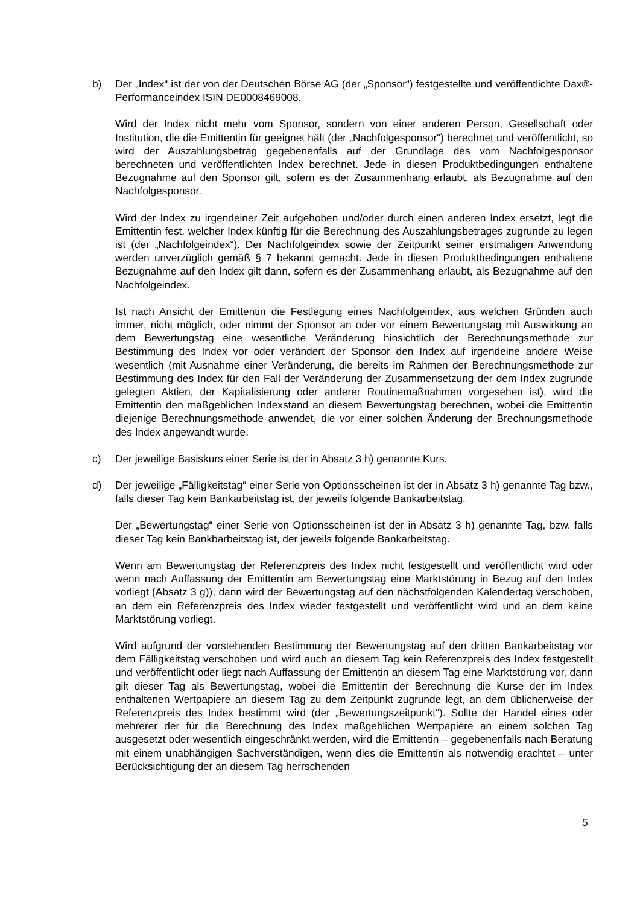b) Der „Index“ ist der von der Deutschen Börse AG (der „Sponsor“) festgestellte und veröffentlichte Dax®-Performanceindex ISIN DE0008469008.
Wird der Index nicht mehr vom Sponsor, sondern von einer anderen Person, Gesellschaft oder Institution, die die Emittentin für geeignet hält (der „Nachfolgesponsor“) berechnet und veröffentlicht, so wird der Auszahlungsbetrag gegebenenfalls auf der Grundlage des vom Nachfolgesponsor berechneten und veröffentlichten Index berechnet. Jede in diesen Produktbedingungen enthaltene Bezugnahme auf den Sponsor gilt, sofern es der Zusammenhang erlaubt, als Bezugnahme auf den Nachfolgesponsor.
Wird der Index zu irgendeiner Zeit aufgehoben und/oder durch einen anderen Index ersetzt, legt die Emittentin fest, welcher Index künftig für die Berechnung des Auszahlungsbetrages zugrunde zu legen ist (der „Nachfolgeindex“). Der Nachfolgeindex sowie der Zeitpunkt seiner erstmaligen Anwendung werden unverzüglich gemäß § 7 bekannt gemacht. Jede in diesen Produktbedingungen enthaltene Bezugnahme auf den Index gilt dann, sofern es der Zusammenhang erlaubt, als Bezugnahme auf den Nachfolgeindex.
Ist nach Ansicht der Emittentin die Festlegung eines Nachfolgeindex, aus welchen Gründen auch immer, nicht möglich, oder nimmt der Sponsor an oder vor einem Bewertungstag mit Auswirkung an dem Bewertungstag eine wesentliche Veränderung hinsichtlich der Berechnungsmethode zur Bestimmung des Index vor oder verändert der Sponsor den Index auf irgendeine andere Weise wesentlich (mit Ausnahme einer Veränderung, die bereits im Rahmen der Berechnungsmethode zur Bestimmung des Index für den Fall der Veränderung der Zusammensetzung der dem Index zugrunde gelegten Aktien, der Kapitalisierung oder anderer Routinemaßnahmen vorgesehen ist), wird die Emittentin den maßgeblichen Indexstand an diesem Bewertungstag berechnen, wobei die Emittentin diejenige Berechnungsmethode anwendet, die vor einer solchen Änderung der Brechnungsmethode des Index angewandt wurde.
c) Der jeweilige Basiskurs einer Serie ist der in Absatz 3 h) genannte Kurs.
d) Der jeweilige „Fälligkeitstag“ einer Serie von Optionsscheinen ist der in Absatz 3 h) genannte Tag bzw., falls dieser Tag kein Bankarbeitstag ist, der jeweils folgende Bankarbeitstag.
Der „Bewertungstag“ einer Serie von Optionsscheinen ist der in Absatz 3 h) genannte Tag, bzw. falls dieser Tag kein Bankbarbeitstag ist, der jeweils folgende Bankarbeitstag.
Wenn am Bewertungstag der Referenzpreis des Index nicht festgestellt und veröffentlicht wird oder wenn nach Auffassung der Emittentin am Bewertungstag eine Marktstörung in Bezug auf den Index vorliegt (Absatz 3 g)), dann wird der Bewertungstag auf den nächstfolgenden Kalendertag verschoben, an dem ein Referenzpreis des Index wieder festgestellt und veröffentlicht wird und an dem keine Marktstörung vorliegt.
Wird aufgrund der vorstehenden Bestimmung der Bewertungstag auf den dritten Bankarbeitstag vor dem Fälligkeitstag verschoben und wird auch an diesem Tag kein Referenzpreis des Index festgestellt und veröffentlicht oder liegt nach Auffassung der Emittentin an diesem Tag eine Marktstörung vor, dann gilt dieser Tag als Bewertungstag, wobei die Emittentin der Berechnung die Kurse der im Index enthaltenen Wertpapiere an diesem Tag zu dem Zeitpunkt zugrunde legt, an dem üblicherweise der Referenzpreis des Index bestimmt wird (der „Bewertungszeitpunkt“). Sollte der Handel eines oder mehrerer der für die Berechnung des Index maßgeblichen Wertpapiere an einem solchen Tag ausgesetzt oder wesentlich eingeschränkt werden, wird die Emittentin – gegebenenfalls nach Beratung mit einem unabhängigen Sachverständigen, wenn dies die Emittentin als notwendig erachtet – unter Berücksichtigung der an diesem Tag herrschenden
5